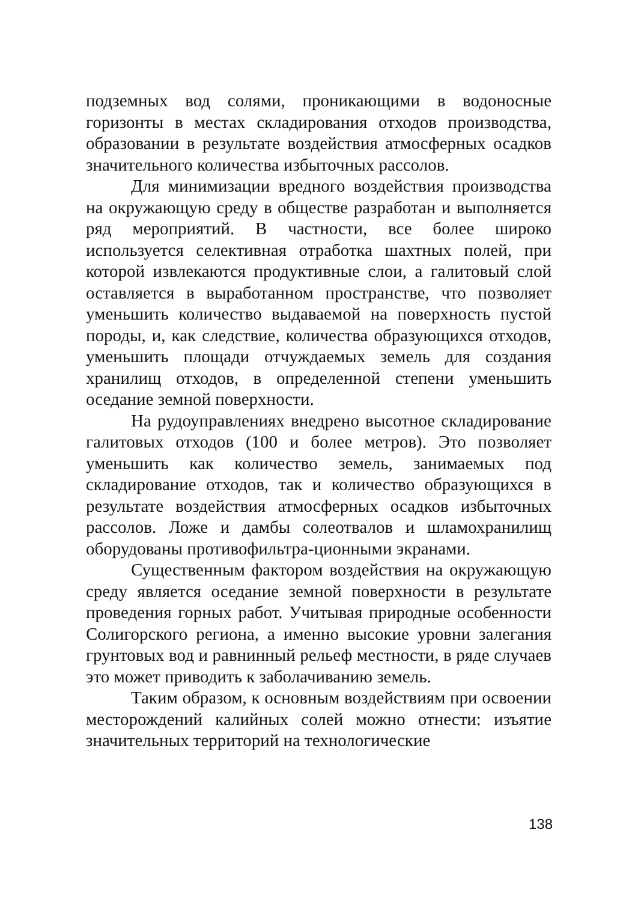подземных вод солями, проникающими в водоносные горизонты в местах складирования отходов производства, образовании в результате воздействия атмосферных осадков значительного количества избыточных рассолов.
Для минимизации вредного воздействия производства на окружающую среду в обществе разработан и выполняется ряд мероприятий. В частности, все более широко используется селективная отработка шахтных полей, при которой извлекаются продуктивные слои, а галитовый слой оставляется в выработанном пространстве, что позволяет уменьшить количество выдаваемой на поверхность пустой породы, и, как следствие, количества образующихся отходов, уменьшить площади отчуждаемых земель для создания хранилищ отходов, в определенной степени уменьшить оседание земной поверхности.
На рудоуправлениях внедрено высотное складирование галитовых отходов (100 и более метров). Это позволяет уменьшить как количество земель, занимаемых под складирование отходов, так и количество образующихся в результате воздействия атмосферных осадков избыточных рассолов. Ложе и дамбы солеотвалов и шламохранилищ оборудованы противофильтра-ционными экранами.
Существенным фактором воздействия на окружающую среду является оседание земной поверхности в результате проведения горных работ. Учитывая природные особенности Солигорского региона, а именно высокие уровни залегания грунтовых вод и равнинный рельеф местности, в ряде случаев это может приводить к заболачиванию земель.
Таким образом, к основным воздействиям при освоении месторождений калийных солей можно отнести: изъятие значительных территорий на технологические
138